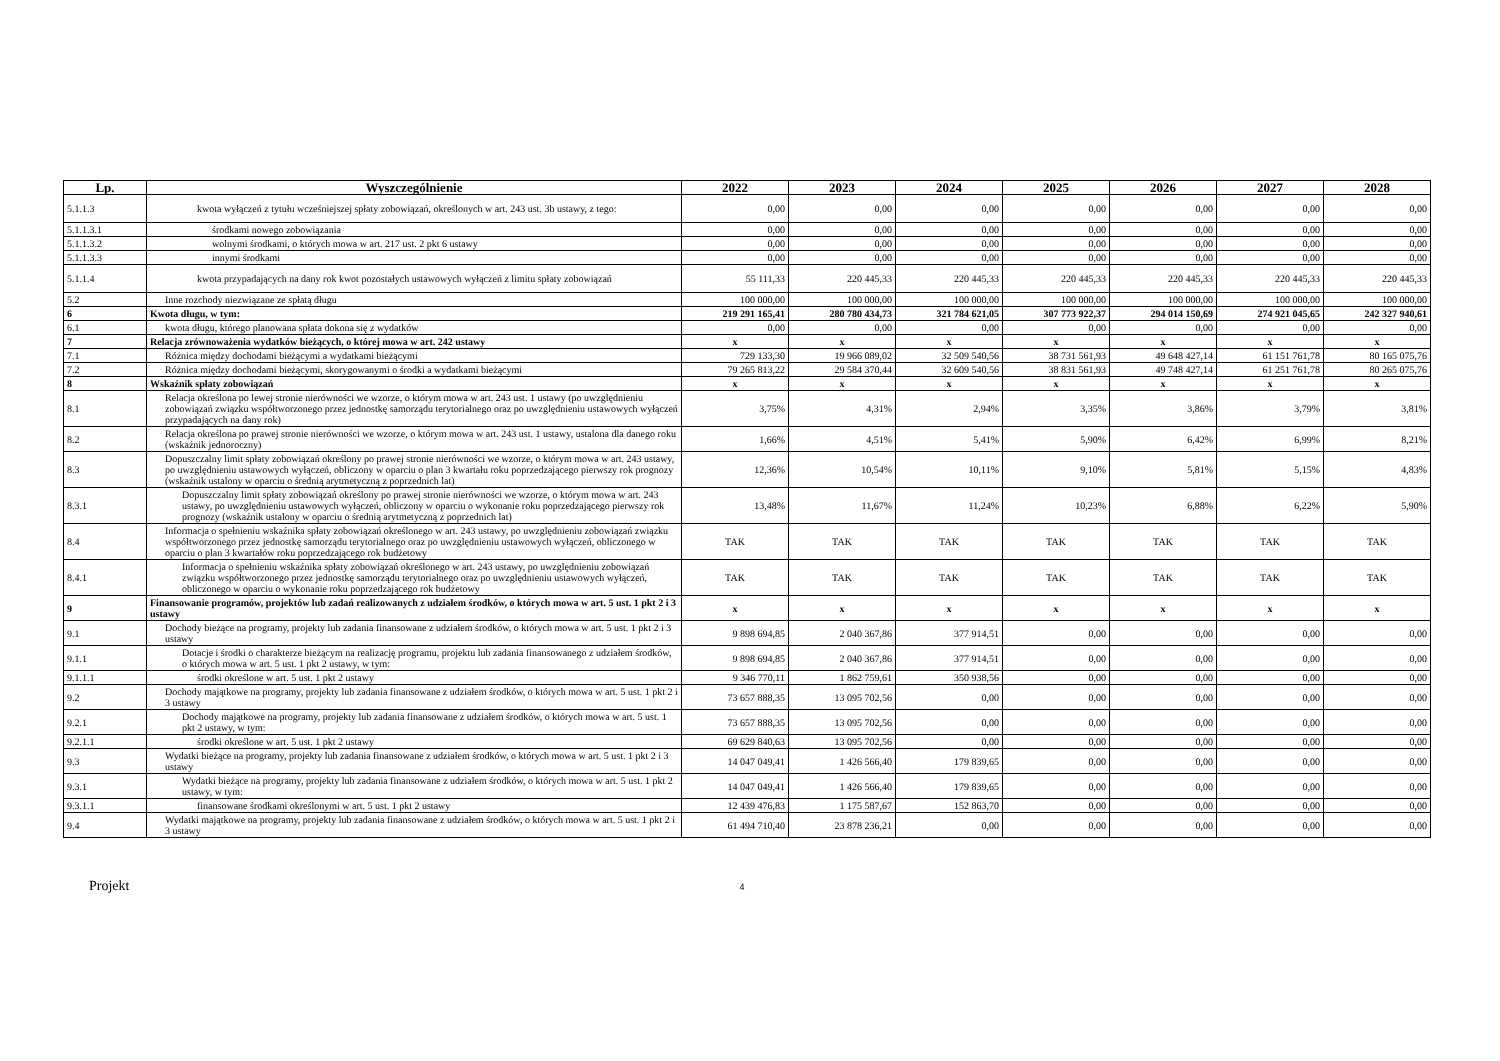| Lp. | Wyszczególnienie | 2022 | 2023 | 2024 | 2025 | 2026 | 2027 | 2028 |
| --- | --- | --- | --- | --- | --- | --- | --- | --- |
| 5.1.1.3 | kwota wyłączeń z tytułu wcześniejszej spłaty zobowiązań, określonych w art. 243 ust. 3b ustawy, z tego: | 0,00 | 0,00 | 0,00 | 0,00 | 0,00 | 0,00 | 0,00 |
| 5.1.1.3.1 | środkami nowego zobowiązania | 0,00 | 0,00 | 0,00 | 0,00 | 0,00 | 0,00 | 0,00 |
| 5.1.1.3.2 | wolnymi środkami, o których mowa w art. 217 ust. 2 pkt 6 ustawy | 0,00 | 0,00 | 0,00 | 0,00 | 0,00 | 0,00 | 0,00 |
| 5.1.1.3.3 | innymi środkami | 0,00 | 0,00 | 0,00 | 0,00 | 0,00 | 0,00 | 0,00 |
| 5.1.1.4 | kwota przypadających na dany rok kwot pozostałych ustawowych wyłączeń z limitu spłaty zobowiązań | 55 111,33 | 220 445,33 | 220 445,33 | 220 445,33 | 220 445,33 | 220 445,33 | 220 445,33 |
| 5.2 | Inne rozchody niezwiązane ze spłatą długu | 100 000,00 | 100 000,00 | 100 000,00 | 100 000,00 | 100 000,00 | 100 000,00 | 100 000,00 |
| 6 | Kwota długu, w tym: | 219 291 165,41 | 280 780 434,73 | 321 784 621,05 | 307 773 922,37 | 294 014 150,69 | 274 921 045,65 | 242 327 940,61 |
| 6.1 | kwota długu, którego planowana spłata dokona się z wydatków | 0,00 | 0,00 | 0,00 | 0,00 | 0,00 | 0,00 | 0,00 |
| 7 | Relacja zrównoważenia wydatków bieżących, o której mowa w art. 242 ustawy | x | x | x | x | x | x | x |
| 7.1 | Różnica między dochodami bieżącymi a wydatkami bieżącymi | 729 133,30 | 19 966 089,02 | 32 509 540,56 | 38 731 561,93 | 49 648 427,14 | 61 151 761,78 | 80 165 075,76 |
| 7.2 | Różnica między dochodami bieżącymi, skorygowanymi o środki a wydatkami bieżącymi | 79 265 813,22 | 29 584 370,44 | 32 609 540,56 | 38 831 561,93 | 49 748 427,14 | 61 251 761,78 | 80 265 075,76 |
| 8 | Wskaźnik spłaty zobowiązań | x | x | x | x | x | x | x |
| 8.1 | Relacja określona po lewej stronie nierówności we wzorze, o którym mowa w art. 243 ust. 1 ustawy (po uwzględnieniu zobowiązań związku współtworzonego przez jednostkę samorządu terytorialnego oraz po uwzględnieniu ustawowych wyłączeń przypadających na dany rok) | 3,75% | 4,31% | 2,94% | 3,35% | 3,86% | 3,79% | 3,81% |
| 8.2 | Relacja określona po prawej stronie nierówności we wzorze, o którym mowa w art. 243 ust. 1 ustawy, ustalona dla danego roku (wskaźnik jednoroczny) | 1,66% | 4,51% | 5,41% | 5,90% | 6,42% | 6,99% | 8,21% |
| 8.3 | Dopuszczalny limit spłaty zobowiązań określony po prawej stronie nierówności we wzorze, o którym mowa w art. 243 ustawy, po uwzględnieniu ustawowych wyłączeń, obliczony w oparciu o plan 3 kwartału roku poprzedzającego pierwszy rok prognozy (wskaźnik ustalony w oparciu o średnią arytmetyczną z poprzednich lat) | 12,36% | 10,54% | 10,11% | 9,10% | 5,81% | 5,15% | 4,83% |
| 8.3.1 | Dopuszczalny limit spłaty zobowiązań określony po prawej stronie nierówności we wzorze, o którym mowa w art. 243 ustawy, po uwzględnieniu ustawowych wyłączeń, obliczony w oparciu o wykonanie roku poprzedzającego pierwszy rok prognozy (wskaźnik ustalony w oparciu o średnią arytmetyczną z poprzednich lat) | 13,48% | 11,67% | 11,24% | 10,23% | 6,88% | 6,22% | 5,90% |
| 8.4 | Informacja o spełnieniu wskaźnika spłaty zobowiązań określonego w art. 243 ustawy, po uwzględnieniu zobowiązań związku współtworzonego przez jednostkę samorządu terytorialnego oraz po uwzględnieniu ustawowych wyłączeń, obliczonego w oparciu o plan 3 kwartałów roku poprzedzającego rok budżetowy | TAK | TAK | TAK | TAK | TAK | TAK | TAK |
| 8.4.1 | Informacja o spełnieniu wskaźnika spłaty zobowiązań określonego w art. 243 ustawy, po uwzględnieniu zobowiązań związku współtworzonego przez jednostkę samorządu terytorialnego oraz po uwzględnieniu ustawowych wyłączeń, obliczonego w oparciu o wykonanie roku poprzedzającego rok budżetowy | TAK | TAK | TAK | TAK | TAK | TAK | TAK |
| 9 | Finansowanie programów, projektów lub zadań realizowanych z udziałem środków, o których mowa w art. 5 ust. 1 pkt 2 i 3 ustawy | x | x | x | x | x | x | x |
| 9.1 | Dochody bieżące na programy, projekty lub zadania finansowane z udziałem środków, o których mowa w art. 5 ust. 1 pkt 2 i 3 ustawy | 9 898 694,85 | 2 040 367,86 | 377 914,51 | 0,00 | 0,00 | 0,00 | 0,00 |
| 9.1.1 | Dotacje i środki o charakterze bieżącym na realizację programu, projektu lub zadania finansowanego z udziałem środków, o których mowa w art. 5 ust. 1 pkt 2 ustawy, w tym: | 9 898 694,85 | 2 040 367,86 | 377 914,51 | 0,00 | 0,00 | 0,00 | 0,00 |
| 9.1.1.1 | środki określone w art. 5 ust. 1 pkt 2 ustawy | 9 346 770,11 | 1 862 759,61 | 350 938,56 | 0,00 | 0,00 | 0,00 | 0,00 |
| 9.2 | Dochody majątkowe na programy, projekty lub zadania finansowane z udziałem środków, o których mowa w art. 5 ust. 1 pkt 2 i 3 ustawy | 73 657 888,35 | 13 095 702,56 | 0,00 | 0,00 | 0,00 | 0,00 | 0,00 |
| 9.2.1 | Dochody majątkowe na programy, projekty lub zadania finansowane z udziałem środków, o których mowa w art. 5 ust. 1 pkt 2 ustawy, w tym: | 73 657 888,35 | 13 095 702,56 | 0,00 | 0,00 | 0,00 | 0,00 | 0,00 |
| 9.2.1.1 | środki określone w art. 5 ust. 1 pkt 2 ustawy | 69 629 840,63 | 13 095 702,56 | 0,00 | 0,00 | 0,00 | 0,00 | 0,00 |
| 9.3 | Wydatki bieżące na programy, projekty lub zadania finansowane z udziałem środków, o których mowa w art. 5 ust. 1 pkt 2 i 3 ustawy | 14 047 049,41 | 1 426 566,40 | 179 839,65 | 0,00 | 0,00 | 0,00 | 0,00 |
| 9.3.1 | Wydatki bieżące na programy, projekty lub zadania finansowane z udziałem środków, o których mowa w art. 5 ust. 1 pkt 2 ustawy, w tym: | 14 047 049,41 | 1 426 566,40 | 179 839,65 | 0,00 | 0,00 | 0,00 | 0,00 |
| 9.3.1.1 | finansowane środkami określonymi w art. 5 ust. 1 pkt 2 ustawy | 12 439 476,83 | 1 175 587,67 | 152 863,70 | 0,00 | 0,00 | 0,00 | 0,00 |
| 9.4 | Wydatki majątkowe na programy, projekty lub zadania finansowane z udziałem środków, o których mowa w art. 5 ust. 1 pkt 2 i 3 ustawy | 61 494 710,40 | 23 878 236,21 | 0,00 | 0,00 | 0,00 | 0,00 | 0,00 |
Projekt
4